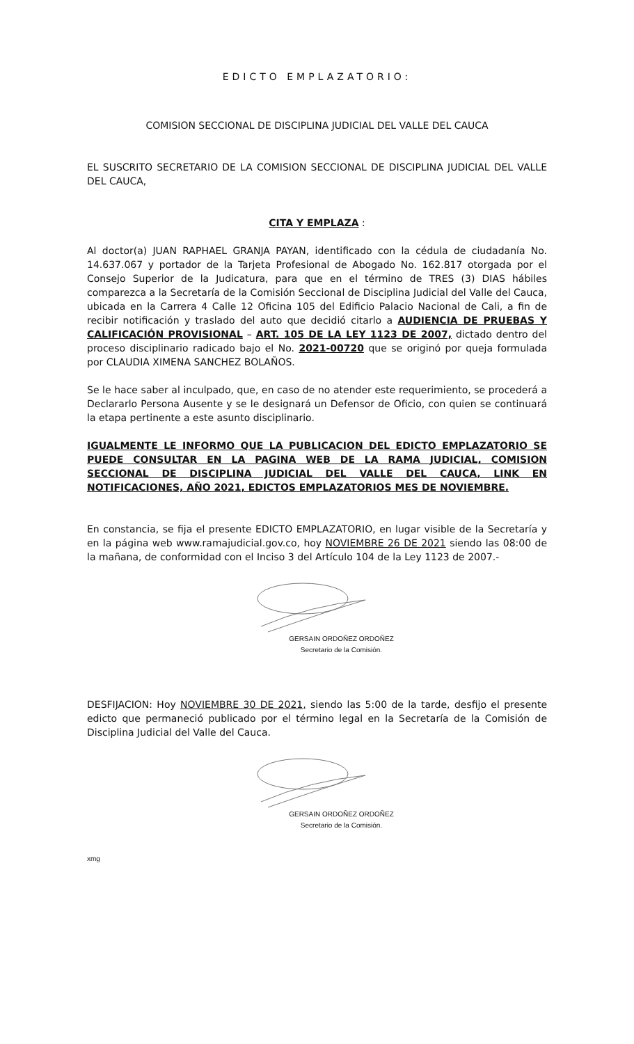EDICTO EMPLAZATORIO:
COMISION SECCIONAL DE DISCIPLINA JUDICIAL DEL VALLE DEL CAUCA
EL SUSCRITO SECRETARIO DE LA COMISION SECCIONAL DE DISCIPLINA JUDICIAL DEL VALLE DEL CAUCA,
CITA Y EMPLAZA :
Al doctor(a) JUAN RAPHAEL GRANJA PAYAN, identificado con la cédula de ciudadanía No. 14.637.067 y portador de la Tarjeta Profesional de Abogado No. 162.817 otorgada por el Consejo Superior de la Judicatura, para que en el término de TRES (3) DIAS hábiles comparezca a la Secretaría de la Comisión Seccional de Disciplina Judicial del Valle del Cauca, ubicada en la Carrera 4 Calle 12 Oficina 105 del Edificio Palacio Nacional de Cali, a fin de recibir notificación y traslado del auto que decidió citarlo a AUDIENCIA DE PRUEBAS Y CALIFICACIÓN PROVISIONAL – ART. 105 DE LA LEY 1123 DE 2007, dictado dentro del proceso disciplinario radicado bajo el No. 2021-00720 que se originó por queja formulada por CLAUDIA XIMENA SANCHEZ BOLAÑOS.
Se le hace saber al inculpado, que, en caso de no atender este requerimiento, se procederá a Declararlo Persona Ausente y se le designará un Defensor de Oficio, con quien se continuará la etapa pertinente a este asunto disciplinario.
IGUALMENTE LE INFORMO QUE LA PUBLICACION DEL EDICTO EMPLAZATORIO SE PUEDE CONSULTAR EN LA PAGINA WEB DE LA RAMA JUDICIAL, COMISION SECCIONAL DE DISCIPLINA JUDICIAL DEL VALLE DEL CAUCA, LINK EN NOTIFICACIONES, AÑO 2021, EDICTOS EMPLAZATORIOS MES DE NOVIEMBRE.
En constancia, se fija el presente EDICTO EMPLAZATORIO, en lugar visible de la Secretaría y en la página web www.ramajudicial.gov.co, hoy NOVIEMBRE 26 DE 2021 siendo las 08:00 de la mañana, de conformidad con el Inciso 3 del Artículo 104 de la Ley 1123 de 2007.-
GERSAIN ORDOÑEZ ORDOÑEZ
Secretario de la Comisión.
DESFIJACION: Hoy NOVIEMBRE 30 DE 2021, siendo las 5:00 de la tarde, desfijo el presente edicto que permaneció publicado por el término legal en la Secretaría de la Comisión de Disciplina Judicial del Valle del Cauca.
GERSAIN ORDOÑEZ ORDOÑEZ
Secretario de la Comisión.
xmg